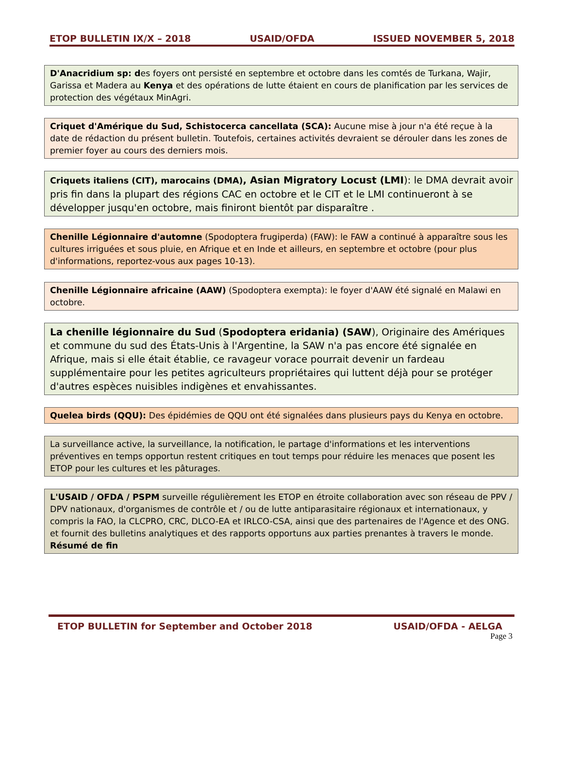ETOP BULLETIN IX/X – 2018 USAID/OFDA ISSUED NOVEMBER 5, 2018
D'Anacridium sp: des foyers ont persisté en septembre et octobre dans les comtés de Turkana, Wajir, Garissa et Madera au Kenya et des opérations de lutte étaient en cours de planification par les services de protection des végétaux MinAgri.
Criquet d'Amérique du Sud, Schistocerca cancellata (SCA): Aucune mise à jour n'a été reçue à la date de rédaction du présent bulletin. Toutefois, certaines activités devraient se dérouler dans les zones de premier foyer au cours des derniers mois.
Criquets italiens (CIT), marocains (DMA), Asian Migratory Locust (LMI): le DMA devrait avoir pris fin dans la plupart des régions CAC en octobre et le CIT et le LMI continueront à se développer jusqu'en octobre, mais finiront bientôt par disparaître .
Chenille Légionnaire d'automne (Spodoptera frugiperda) (FAW): le FAW a continué à apparaître sous les cultures irriguées et sous pluie, en Afrique et en Inde et ailleurs, en septembre et octobre (pour plus d'informations, reportez-vous aux pages 10-13).
Chenille Légionnaire africaine (AAW) (Spodoptera exempta): le foyer d'AAW été signalé en Malawi en octobre.
La chenille légionnaire du Sud (Spodoptera eridania) (SAW), Originaire des Amériques et commune du sud des États-Unis à l'Argentine, la SAW n'a pas encore été signalée en Afrique, mais si elle était établie, ce ravageur vorace pourrait devenir un fardeau supplémentaire pour les petites agriculteurs propriétaires qui luttent déjà pour se protéger d'autres espèces nuisibles indigènes et envahissantes.
Quelea birds (QQU): Des épidémies de QQU ont été signalées dans plusieurs pays du Kenya en octobre.
La surveillance active, la surveillance, la notification, le partage d'informations et les interventions préventives en temps opportun restent critiques en tout temps pour réduire les menaces que posent les ETOP pour les cultures et les pâturages.
L'USAID / OFDA / PSPM surveille régulièrement les ETOP en étroite collaboration avec son réseau de PPV / DPV nationaux, d'organismes de contrôle et / ou de lutte antiparasitaire régionaux et internationaux, y compris la FAO, la CLCPRO, CRC, DLCO-EA et IRLCO-CSA, ainsi que des partenaires de l'Agence et des ONG. et fournit des bulletins analytiques et des rapports opportuns aux parties prenantes à travers le monde. Résumé de fin
ETOP BULLETIN for September and October 2018 USAID/OFDA - AELGA
Page 3